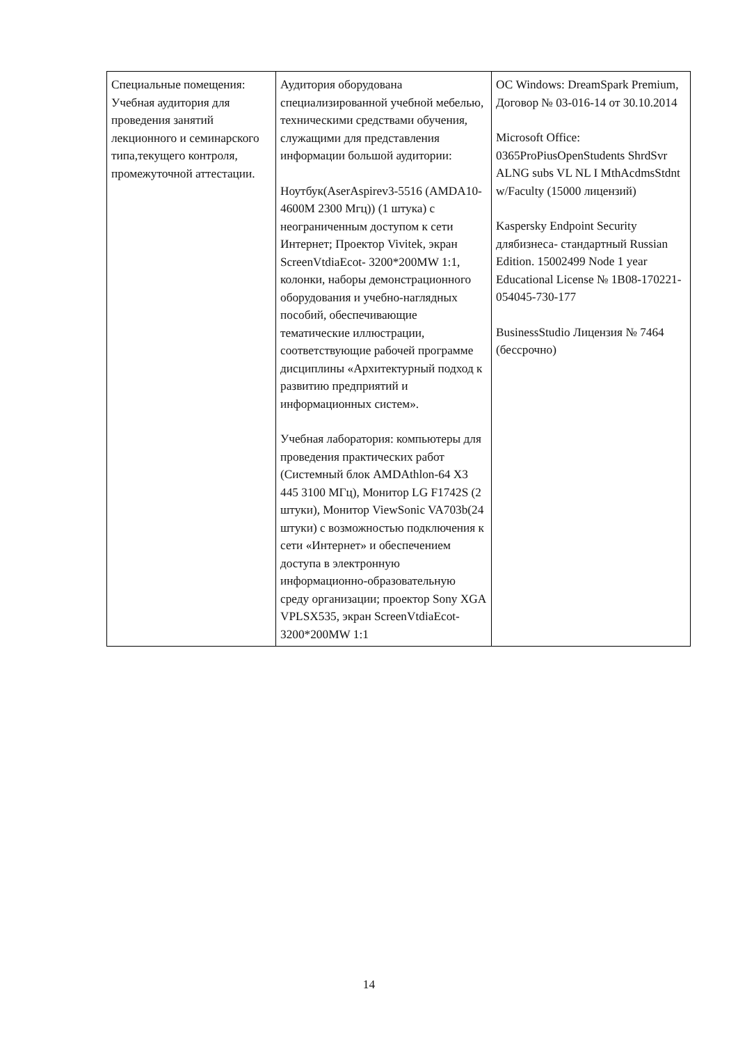| Специальные помещения: Учебная аудитория для проведения занятий лекционного и семинарского типа,текущего контроля, промежуточной аттестации. | Аудитория оборудована специализированной учебной мебелью, техническими средствами обучения, служащими для представления информации большой аудитории: Ноутбук(AserAspirev3-5516 (AMDA10-4600M 2300 Мгц)) (1 штука) с неограниченным доступом к сети Интернет; Проектор Vivitek, экран ScreenVtdiaEcot- 3200*200MW 1:1, колонки, наборы демонстрационного оборудования и учебно-наглядных пособий, обеспечивающие тематические иллюстрации, соответствующие рабочей программе дисциплины «Архитектурный подход к развитию предприятий и информационных систем». Учебная лаборатория: компьютеры для проведения практических работ (Системный блок AMDAthlon-64 X3 445 3100 МГц), Монитор LG F1742S (2 штуки), Монитор ViewSonic VA703b(24 штуки) с возможностью подключения к сети «Интернет» и обеспечением доступа в электронную информационно-образовательную среду организации; проектор Sony XGA VPLSX535, экран ScreenVtdiaEcot- 3200*200MW 1:1 | ОС Windows: DreamSpark Premium, Договор № 03-016-14 от 30.10.2014 Microsoft Office: 0365ProPiusOpenStudents ShrdSvr ALNG subs VL NL I MthAcdmsStdnt w/Faculty (15000 лицензий) Kaspersky Endpoint Security длябизнеса- стандартный Russian Edition. 15002499 Node 1 year Educational License № 1B08-170221-054045-730-177 BusinessStudio Лицензия № 7464 (бессрочно) |
14